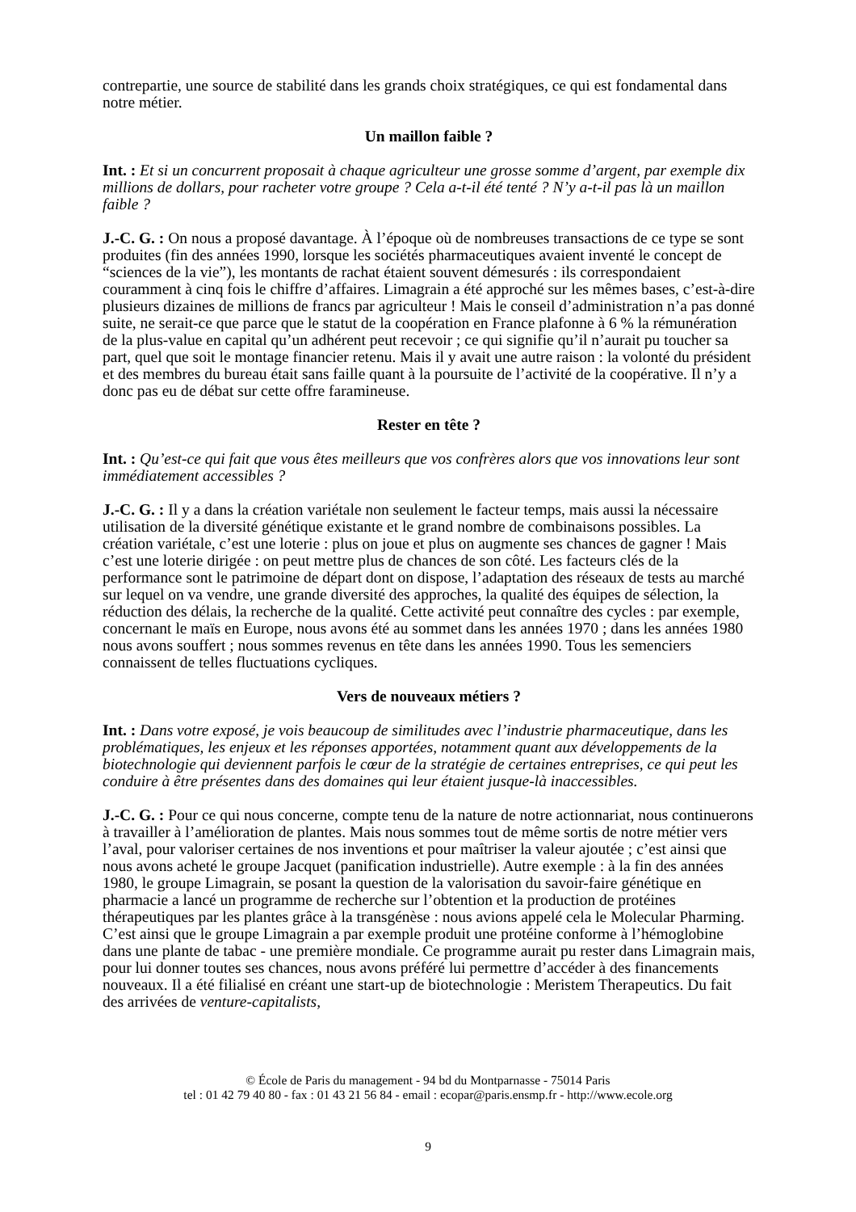contrepartie, une source de stabilité dans les grands choix stratégiques, ce qui est fondamental dans notre métier.
Un maillon faible ?
Int. : Et si un concurrent proposait à chaque agriculteur une grosse somme d’argent, par exemple dix millions de dollars, pour racheter votre groupe ? Cela a-t-il été tenté ? N’y a-t-il pas là un maillon faible ?
J.-C. G. : On nous a proposé davantage. À l’époque où de nombreuses transactions de ce type se sont produites (fin des années 1990, lorsque les sociétés pharmaceutiques avaient inventé le concept de “sciences de la vie”), les montants de rachat étaient souvent démesurés : ils correspondaient couramment à cinq fois le chiffre d’affaires. Limagrain a été approché sur les mêmes bases, c’est-à-dire plusieurs dizaines de millions de francs par agriculteur ! Mais le conseil d’administration n’a pas donné suite, ne serait-ce que parce que le statut de la coopération en France plafonne à 6 % la rémunération de la plus-value en capital qu’un adhérent peut recevoir ; ce qui signifie qu’il n’aurait pu toucher sa part, quel que soit le montage financier retenu. Mais il y avait une autre raison : la volonté du président et des membres du bureau était sans faille quant à la poursuite de l’activité de la coopérative. Il n’y a donc pas eu de débat sur cette offre faramineuse.
Rester en tête ?
Int. : Qu’est-ce qui fait que vous êtes meilleurs que vos confrères alors que vos innovations leur sont immédiatement accessibles ?
J.-C. G. : Il y a dans la création variétale non seulement le facteur temps, mais aussi la nécessaire utilisation de la diversité génétique existante et le grand nombre de combinaisons possibles. La création variétale, c’est une loterie : plus on joue et plus on augmente ses chances de gagner ! Mais c’est une loterie dirigée : on peut mettre plus de chances de son côté. Les facteurs clés de la performance sont le patrimoine de départ dont on dispose, l’adaptation des réseaux de tests au marché sur lequel on va vendre, une grande diversité des approches, la qualité des équipes de sélection, la réduction des délais, la recherche de la qualité. Cette activité peut connaître des cycles : par exemple, concernant le maïs en Europe, nous avons été au sommet dans les années 1970 ; dans les années 1980 nous avons souffert ; nous sommes revenus en tête dans les années 1990. Tous les semenciers connaissent de telles fluctuations cycliques.
Vers de nouveaux métiers ?
Int. : Dans votre exposé, je vois beaucoup de similitudes avec l’industrie pharmaceutique, dans les problématiques, les enjeux et les réponses apportées, notamment quant aux développements de la biotechnologie qui deviennent parfois le cœur de la stratégie de certaines entreprises, ce qui peut les conduire à être présentes dans des domaines qui leur étaient jusque-là inaccessibles.
J.-C. G. : Pour ce qui nous concerne, compte tenu de la nature de notre actionnariat, nous continuerons à travailler à l’amélioration de plantes. Mais nous sommes tout de même sortis de notre métier vers l’aval, pour valoriser certaines de nos inventions et pour maîtriser la valeur ajoutée ; c’est ainsi que nous avons acheté le groupe Jacquet (panification industrielle). Autre exemple : à la fin des années 1980, le groupe Limagrain, se posant la question de la valorisation du savoir-faire génétique en pharmacie a lancé un programme de recherche sur l’obtention et la production de protéines thérapeutiques par les plantes grâce à la transgénèse : nous avions appelé cela le Molecular Pharming. C’est ainsi que le groupe Limagrain a par exemple produit une protéine conforme à l’hémoglobine dans une plante de tabac - une première mondiale. Ce programme aurait pu rester dans Limagrain mais, pour lui donner toutes ses chances, nous avons préféré lui permettre d’accéder à des financements nouveaux. Il a été filialisé en créant une start-up de biotechnologie : Meristem Therapeutics. Du fait des arrivées de venture-capitalists,
© École de Paris du management - 94 bd du Montparnasse - 75014 Paris
tel : 01 42 79 40 80 - fax : 01 43 21 56 84 - email : ecopar@paris.ensmp.fr - http://www.ecole.org
9